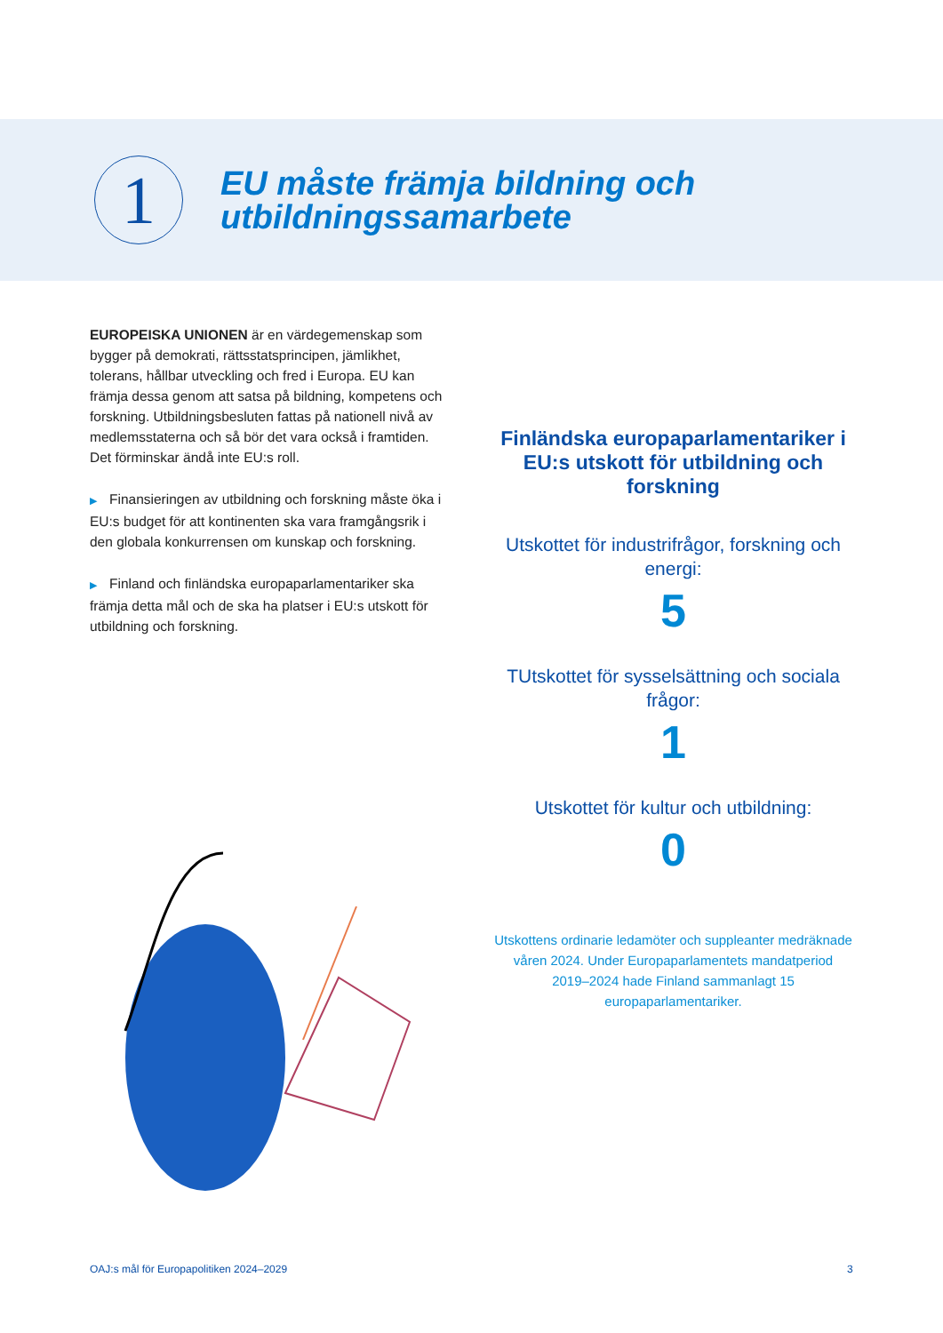1
EU måste främja bildning och
utbildningssamarbete
EUROPEISKA UNIONEN är en värdegemenskap som bygger på demokrati, rättsstatsprincipen, jämlikhet, tolerans, hållbar utveckling och fred i Europa. EU kan främja dessa genom att satsa på bildning, kompetens och forskning. Utbildningsbesluten fattas på nationell nivå av medlemsstaterna och så bör det vara också i framtiden. Det förminskar ändå inte EU:s roll.
▶ Finansieringen av utbildning och forskning måste öka i EU:s budget för att kontinenten ska vara framgångsrik i den globala konkurrensen om kunskap och forskning.
▶ Finland och finländska europaparlamentariker ska främja detta mål och de ska ha platser i EU:s utskott för utbildning och forskning.
Finländska europaparlamentariker i EU:s utskott för utbildning och forskning
Utskottet för industrifrågor, forskning och energi:
5
TUtskottet för sysselsättning och sociala frågor:
1
Utskottet för kultur och utbildning:
0
Utskottens ordinarie ledamöter och suppleanter medräknade våren 2024. Under Europaparlamentets mandatperiod 2019–2024 hade Finland sammanlagt 15 europaparlamentariker.
OAJ:s mål för Europapolitiken 2024–2029
3